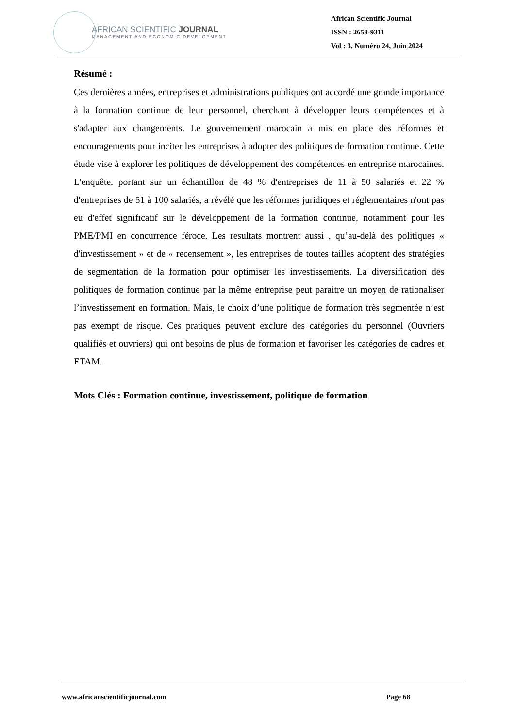AFRICAN SCIENTIFIC JOURNAL
MANAGEMENT AND ECONOMIC DEVELOPMENT
African Scientific Journal
ISSN : 2658-9311
Vol : 3, Numéro 24, Juin 2024
Résumé :
Ces dernières années, entreprises et administrations publiques ont accordé une grande importance à la formation continue de leur personnel, cherchant à développer leurs compétences et à s'adapter aux changements. Le gouvernement marocain a mis en place des réformes et encouragements pour inciter les entreprises à adopter des politiques de formation continue. Cette étude vise à explorer les politiques de développement des compétences en entreprise marocaines. L'enquête, portant sur un échantillon de 48 % d'entreprises de 11 à 50 salariés et 22 % d'entreprises de 51 à 100 salariés, a révélé que les réformes juridiques et réglementaires n'ont pas eu d'effet significatif sur le développement de la formation continue, notamment pour les PME/PMI en concurrence féroce. Les resultats montrent aussi , qu’au-delà des politiques « d'investissement » et de « recensement », les entreprises de toutes tailles adoptent des stratégies de segmentation de la formation pour optimiser les investissements. La diversification des politiques de formation continue par la même entreprise peut paraitre un moyen de rationaliser l’investissement en formation. Mais, le choix d’une politique de formation très segmentée n’est pas exempt de risque. Ces pratiques peuvent exclure des catégories du personnel (Ouvriers qualifiés et ouvriers) qui ont besoins de plus de formation et favoriser les catégories de cadres et ETAM.
Mots Clés : Formation continue, investissement, politique de formation
www.africanscientificjournal.com Page 68